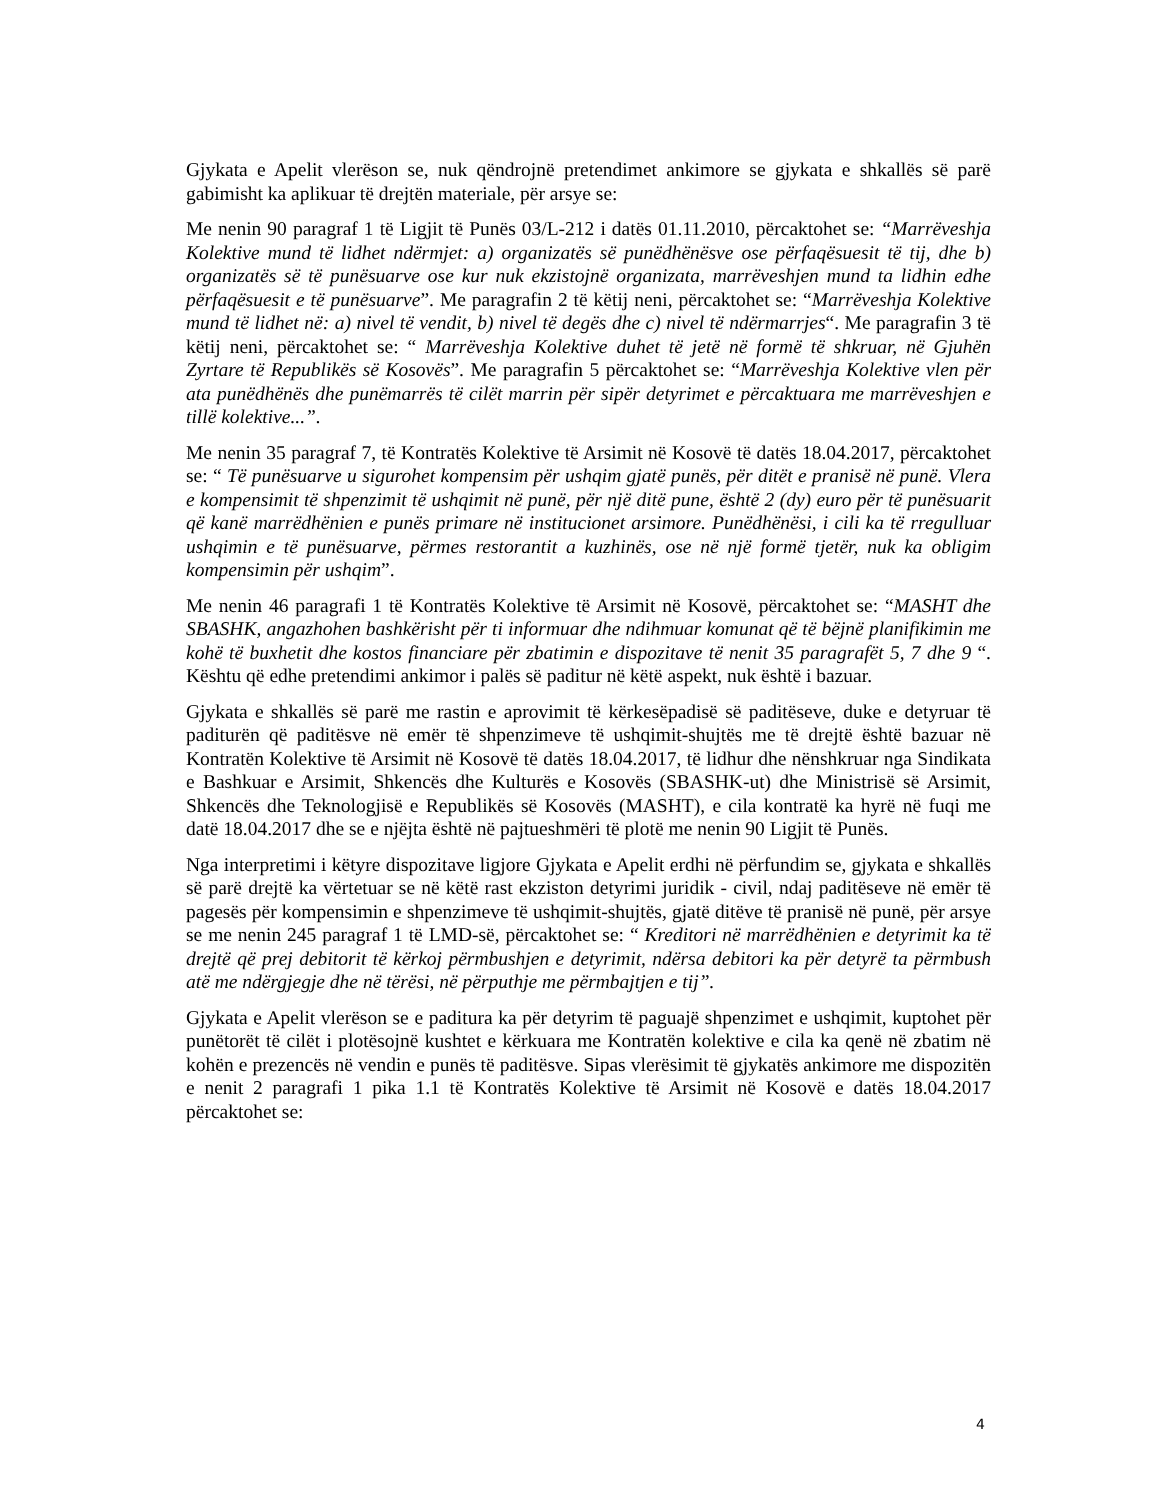Gjykata e Apelit vlerëson se, nuk qëndrojnë pretendimet ankimore se gjykata e shkallës së parë gabimisht ka aplikuar të drejtën materiale, për arsye se:
Me nenin 90 paragraf 1 të Ligjit të Punës 03/L-212 i datës 01.11.2010, përcaktohet se: “Marrëveshja Kolektive mund të lidhet ndërmjet: a) organizatës së punëdhënësve ose përfaqësuesit të tij, dhe b) organizatës së të punësuarve ose kur nuk ekzistojnë organizata, marrëveshjen mund ta lidhin edhe përfaqësuesit e të punësuarve”. Me paragrafin 2 të këtij neni, përcaktohet se: “Marrëveshja Kolektive mund të lidhet në: a) nivel të vendit, b) nivel të degës dhe c) nivel të ndërmarrjes“. Me paragrafin 3 të këtij neni, përcaktohet se: “ Marrëveshja Kolektive duhet të jetë në formë të shkruar, në Gjuhën Zyrtare të Republikës së Kosovës”. Me paragrafin 5 përcaktohet se: “Marrëveshja Kolektive vlen për ata punëdhënës dhe punëmarrës të cilët marrin për sipër detyrimet e përcaktuara me marrëveshjen e tillë kolektive...”.
Me nenin 35 paragraf 7, të Kontratës Kolektive të Arsimit në Kosovë të datës 18.04.2017, përcaktohet se: “ Të punësuarve u sigurohet kompensim për ushqim gjatë punës, për ditët e pranisë në punë. Vlera e kompensimit të shpenzimit të ushqimit në punë, për një ditë pune, është 2 (dy) euro për të punësuarit që kanë marrëdhënien e punës primare në institucionet arsimore. Punëdhënësi, i cili ka të rregulluar ushqimin e të punësuarve, përmes restorantit a kuzhinës, ose në një formë tjetër, nuk ka obligim kompensimin për ushqim”.
Me nenin 46 paragrafi 1 të Kontratës Kolektive të Arsimit në Kosovë, përcaktohet se: “MASHT dhe SBASHK, angazhohen bashkërisht për ti informuar dhe ndihmuar komunat që të bëjnë planifikimin me kohë të buxhetit dhe kostos financiare për zbatimin e dispozitave të nenit 35 paragrafët 5, 7 dhe 9 “. Kështu që edhe pretendimi ankimor i palës së paditur në këtë aspekt, nuk është i bazuar.
Gjykata e shkallës së parë me rastin e aprovimit të kërkesëpadisë së paditëseve, duke e detyruar të paditurën që paditësve në emër të shpenzimeve të ushqimit-shujtës me të drejtë është bazuar në Kontratën Kolektive të Arsimit në Kosovë të datës 18.04.2017, të lidhur dhe nënshkruar nga Sindikata e Bashkuar e Arsimit, Shkencës dhe Kulturës e Kosovës (SBASHK-ut) dhe Ministrisë së Arsimit, Shkencës dhe Teknologjisë e Republikës së Kosovës (MASHT), e cila kontratë ka hyrë në fuqi me datë 18.04.2017 dhe se e njëjta është në pajtueshmëri të plotë me nenin 90 Ligjit të Punës.
Nga interpretimi i këtyre dispozitave ligjore Gjykata e Apelit erdhi në përfundim se, gjykata e shkallës së parë drejtë ka vërtetuar se në këtë rast ekziston detyrimi juridik - civil, ndaj paditëseve në emër të pagesës për kompensimin e shpenzimeve të ushqimit-shujtës, gjatë ditëve të pranisë në punë, për arsye se me nenin 245 paragraf 1 të LMD-së, përcaktohet se: “ Kreditori në marrëdhënien e detyrimit ka të drejtë që prej debitorit të kërkoj përmbushjen e detyrimit, ndërsa debitori ka për detyrë ta përmbush atë me ndërgjegje dhe në tërësi, në përputhje me përmbajtjen e tij”.
Gjykata e Apelit vlerëson se e paditura ka për detyrim të paguajë shpenzimet e ushqimit, kuptohet për punëtorët të cilët i plotësojnë kushtet e kërkuara me Kontratën kolektive e cila ka qenë në zbatim në kohën e prezencës në vendin e punës të paditësve. Sipas vlerësimit të gjykatës ankimore me dispozitën e nenit 2 paragrafi 1 pika 1.1 të Kontratës Kolektive të Arsimit në Kosovë e datës 18.04.2017 përcaktohet se:
4